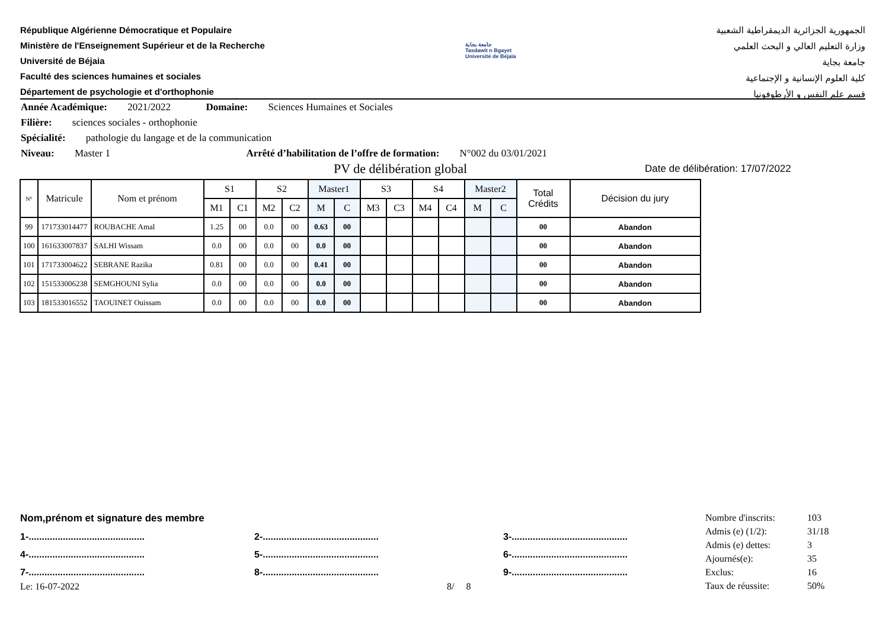République Algérienne Démocratique et Populaire
Ministère de l'Enseignement Supérieur et de la Recherche
Université de Béjaia
Faculté des sciences humaines et sociales
Département de psychologie et d'orthophonie
جامعة بجاية
Tasdawit n Bgayet
Université de Béjaïa
الجمهورية الجزائرية الديمقراطية الشعبية
وزارة التعليم العالي و البحث العلمي
جامعة بجاية
كلية العلوم الإنسانية و الإجتماعية
قسم علم النفس و الأرطوفونيا
Année Académique: 2021/2022 Domaine: Sciences Humaines et Sociales
Filière: sciences sociales - orthophonie
Spécialité: pathologie du langage et de la communication
Niveau: Master 1 Arrêté d’habilitation de l’offre de formation: N°002 du 03/01/2021
PV de délibération global Date de délibération: 17/07/2022
| N° | Matricule | Nom et prénom | S1 | | S2 | | Master1 | | S3 | | S4 | | Master2 | | Total Crédits | Décision du jury |
| --- | --- | --- | --- | --- | --- | --- | --- | --- | --- | --- | --- | --- | --- | --- | --- | --- |
| | | | M1 | C1 | M2 | C2 | M | C | M3 | C3 | M4 | C4 | M | C | | |
| 99 | 171733014477 | ROUBACHE Amal | 1.25 | 00 | 0.0 | 00 | 0.63 | 00 | | | | | | | 00 | Abandon |
| 100 | 161633007837 | SALHI Wissam | 0.0 | 00 | 0.0 | 00 | 0.0 | 00 | | | | | | | 00 | Abandon |
| 101 | 171733004622 | SEBRANE Razika | 0.81 | 00 | 0.0 | 00 | 0.41 | 00 | | | | | | | 00 | Abandon |
| 102 | 151533006238 | SEMGHOUNI Sylia | 0.0 | 00 | 0.0 | 00 | 0.0 | 00 | | | | | | | 00 | Abandon |
| 103 | 181533016552 | TAOUINET Ouissam | 0.0 | 00 | 0.0 | 00 | 0.0 | 00 | | | | | | | 00 | Abandon |
Nom,prénom et signature des membre
1-............................................
2-............................................
3-............................................
4-............................................
5-............................................
6-............................................
7-............................................
8-............................................
9-............................................
Le: 16-07-2022 8/ 8
Nombre d'inscrits: 103
Admis (e) (1/2): 31/18
Admis (e) dettes: 3
Ajournés(e): 35
Exclus: 16
Taux de réussite: 50%